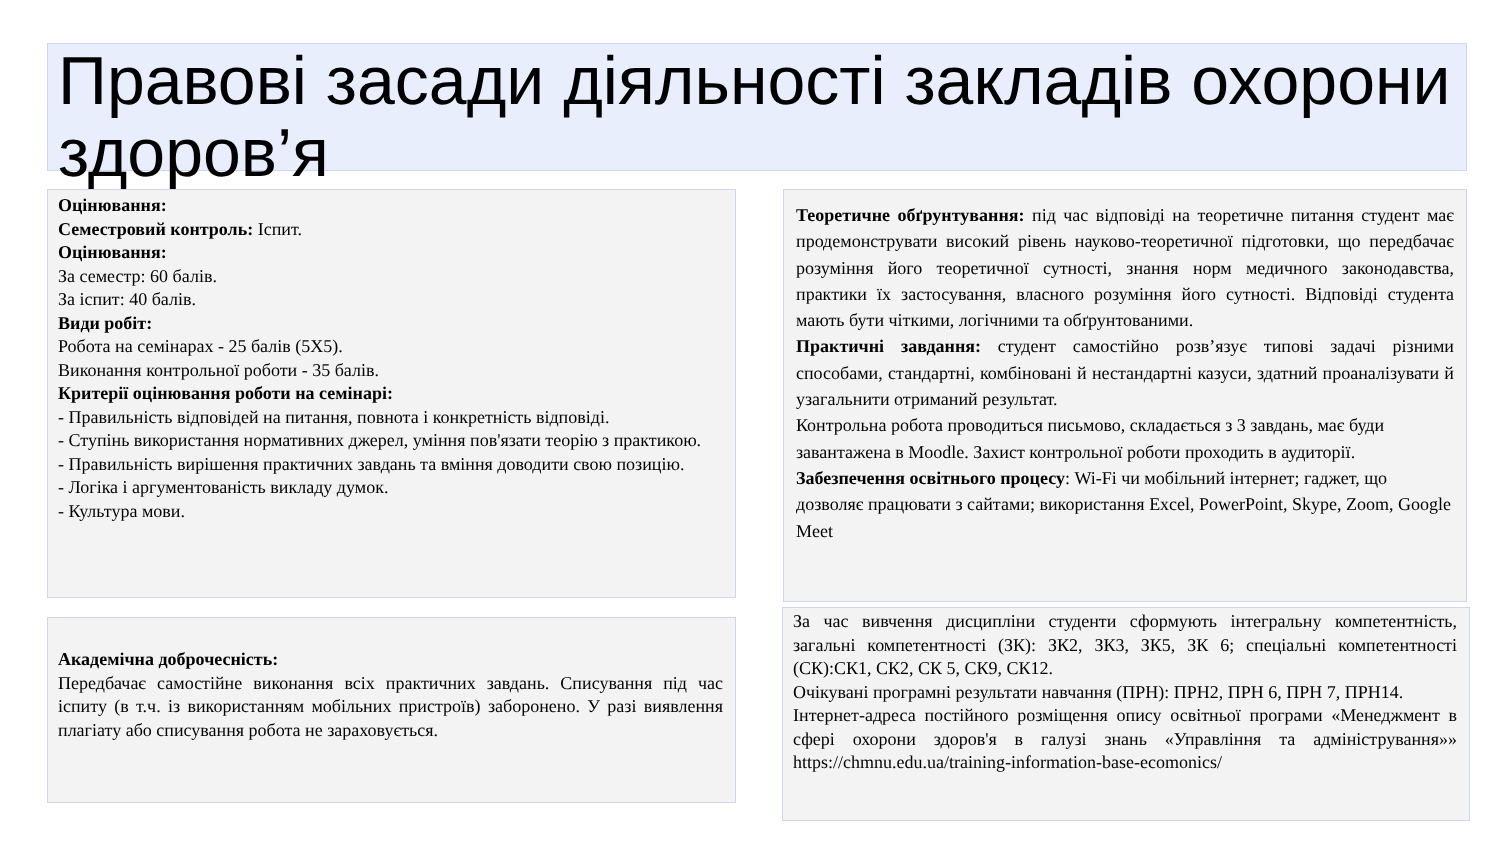Правові засади діяльності закладів охорони здоров’я
Оцінювання:
Семестровий контроль: Іспит.
Оцінювання:
За семестр: 60 балів.
За іспит: 40 балів.
Види робіт:
Робота на семінарах - 25 балів (5Х5).
Виконання контрольної роботи - 35 балів.
Критерії оцінювання роботи на семінарі:
- Правильність відповідей на питання, повнота і конкретність відповіді.
- Ступінь використання нормативних джерел, уміння пов'язати теорію з практикою.
- Правильність вирішення практичних завдань та вміння доводити свою позицію.
- Логіка і аргументованість викладу думок.
- Культура мови.
Академічна доброчесність:
Передбачає самостійне виконання всіх практичних завдань. Списування під час іспиту (в т.ч. із використанням мобільних пристроїв) заборонено. У разі виявлення плагіату або списування робота не зараховується.
Теоретичне обґрунтування: під час відповіді на теоретичне питання студент має продемонструвати високий рівень науково-теоретичної підготовки, що передбачає розуміння його теоретичної сутності, знання норм медичного законодавства, практики їх застосування, власного розуміння його сутності. Відповіді студента мають бути чіткими, логічними та обґрунтованими.
Практичні завдання: студент самостійно розв’язує типові задачі різними способами, стандартні, комбіновані й нестандартні казуси, здатний проаналізувати й узагальнити отриманий результат.
Контрольна робота проводиться письмово, складається з 3 завдань, має буди завантажена в Moodle. Захист контрольної роботи проходить в аудиторії.
Забезпечення освітнього процесу: Wi-Fi чи мобільний інтернет; гаджет, що дозволяє працювати з сайтами; використання Excel, PowerPoint, Skype, Zoom, Google Meet
За час вивчення дисципліни студенти сформують інтегральну компетентність, загальні компетентності (ЗК): ЗК2, ЗК3, ЗК5, ЗК 6; спеціальні компетентності (СК):СК1, СК2, СК 5, СК9, СК12.
Очікувані програмні результати навчання (ПРН): ПРН2, ПРН 6, ПРН 7, ПРН14.
Інтернет-адреса постійного розміщення опису освітньої програми «Менеджмент в сфері охорони здоров'я в галузі знань «Управління та адміністрування»» https://chmnu.edu.ua/training-information-base-ecomonics/